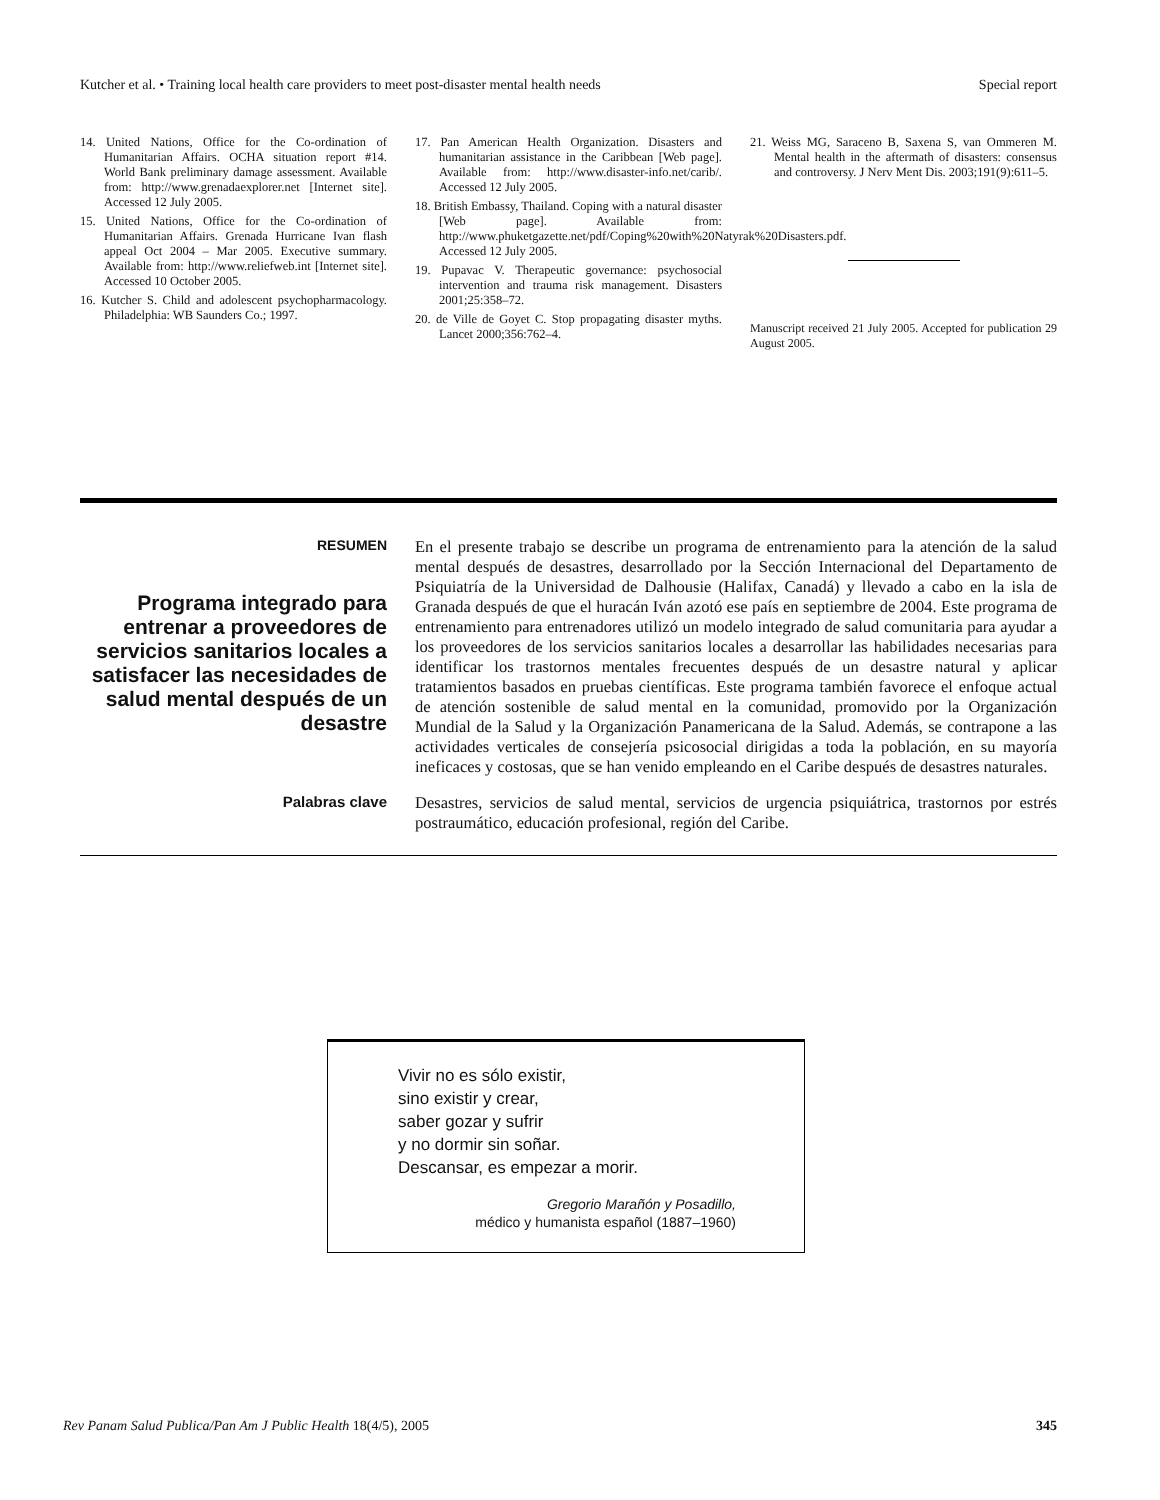Kutcher et al. • Training local health care providers to meet post-disaster mental health needs Special report
14. United Nations, Office for the Co-ordination of Humanitarian Affairs. OCHA situation report #14. World Bank preliminary damage assessment. Available from: http://www.grenadaexplorer.net [Internet site]. Accessed 12 July 2005.
15. United Nations, Office for the Co-ordination of Humanitarian Affairs. Grenada Hurricane Ivan flash appeal Oct 2004 – Mar 2005. Executive summary. Available from: http://www.reliefweb.int [Internet site]. Accessed 10 October 2005.
16. Kutcher S. Child and adolescent psychopharmacology. Philadelphia: WB Saunders Co.; 1997.
17. Pan American Health Organization. Disasters and humanitarian assistance in the Caribbean [Web page]. Available from: http://www.disaster-info.net/carib/. Accessed 12 July 2005.
18. British Embassy, Thailand. Coping with a natural disaster [Web page]. Available from: http://www.phuketgazette.net/pdf/Coping%20with%20Natyrak%20Disasters.pdf. Accessed 12 July 2005.
19. Pupavac V. Therapeutic governance: psychosocial intervention and trauma risk management. Disasters 2001;25:358–72.
20. de Ville de Goyet C. Stop propagating disaster myths. Lancet 2000;356:762–4.
21. Weiss MG, Saraceno B, Saxena S, van Ommeren M. Mental health in the aftermath of disasters: consensus and controversy. J Nerv Ment Dis. 2003;191(9):611–5.
Manuscript received 21 July 2005. Accepted for publication 29 August 2005.
RESUMEN
Programa integrado para entrenar a proveedores de servicios sanitarios locales a satisfacer las necesidades de salud mental después de un desastre
En el presente trabajo se describe un programa de entrenamiento para la atención de la salud mental después de desastres, desarrollado por la Sección Internacional del Departamento de Psiquiatría de la Universidad de Dalhousie (Halifax, Canadá) y llevado a cabo en la isla de Granada después de que el huracán Iván azotó ese país en septiembre de 2004. Este programa de entrenamiento para entrenadores utilizó un modelo integrado de salud comunitaria para ayudar a los proveedores de los servicios sanitarios locales a desarrollar las habilidades necesarias para identificar los trastornos mentales frecuentes después de un desastre natural y aplicar tratamientos basados en pruebas científicas. Este programa también favorece el enfoque actual de atención sostenible de salud mental en la comunidad, promovido por la Organización Mundial de la Salud y la Organización Panamericana de la Salud. Además, se contrapone a las actividades verticales de consejería psicosocial dirigidas a toda la población, en su mayoría ineficaces y costosas, que se han venido empleando en el Caribe después de desastres naturales.
Palabras clave
Desastres, servicios de salud mental, servicios de urgencia psiquiátrica, trastornos por estrés postraumático, educación profesional, región del Caribe.
Vivir no es sólo existir,
sino existir y crear,
saber gozar y sufrir
y no dormir sin soñar.
Descansar, es empezar a morir.
Gregorio Marañón y Posadillo,
médico y humanista español (1887–1960)
Rev Panam Salud Publica/Pan Am J Public Health 18(4/5), 2005 345